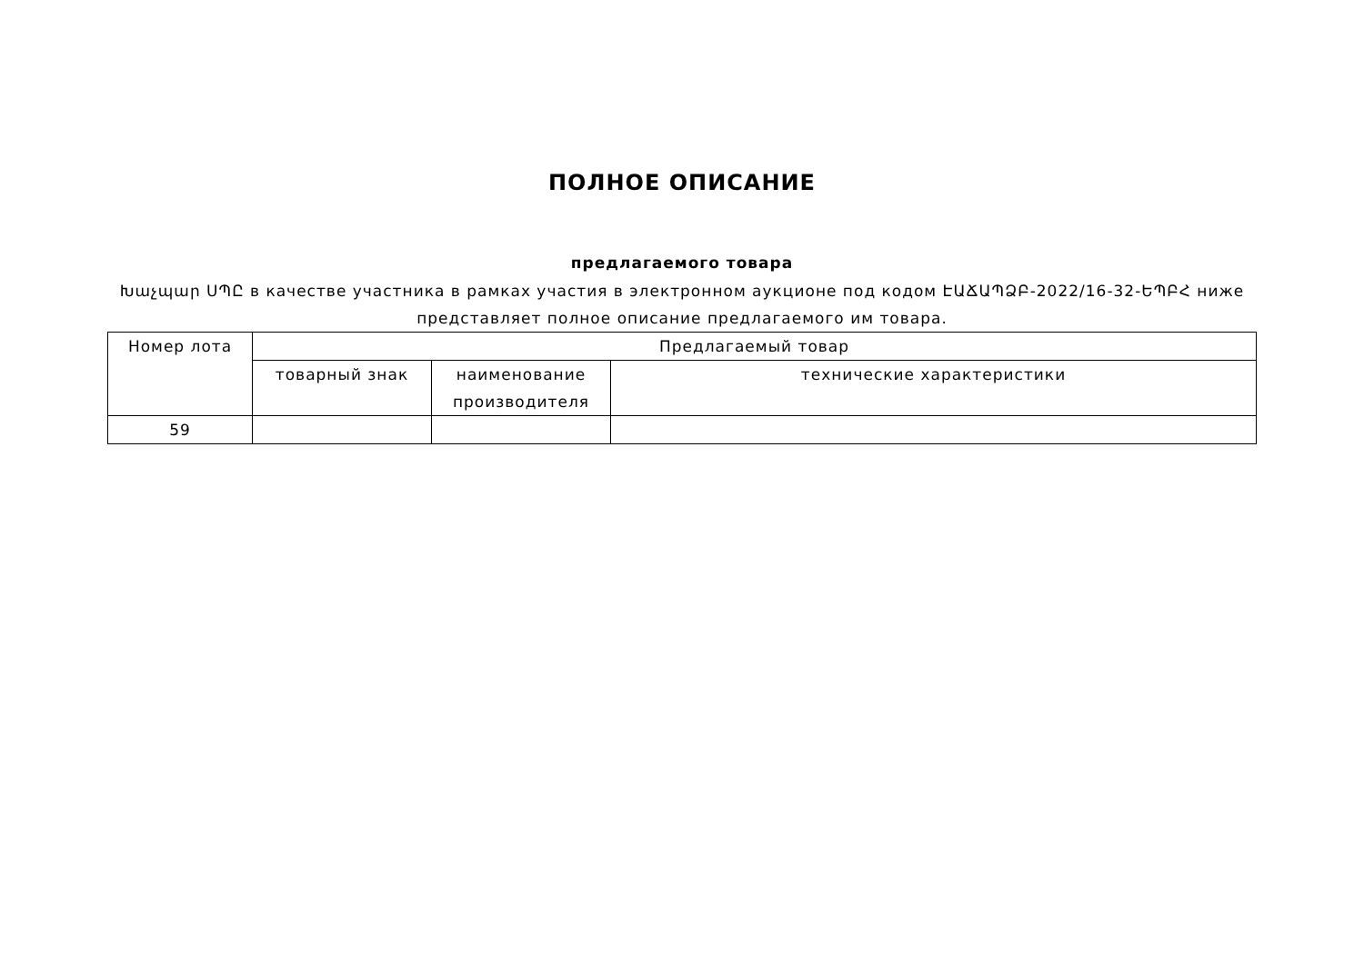ПОЛНОЕ ОПИСАНИЕ
предлагаемого товара
Խաչպար ՍՊԸ в качестве участника в рамках участия в электронном аукционе под кодом ԷԱՃԱՊՁԲ-2022/16-32-ԵՊԲՀ ниже представляет полное описание предлагаемого им товара.
| Номер лота | Предлагаемый товар | | |
| --- | --- | --- | --- |
| | товарный знак | наименование производителя | технические характеристики |
| 59 | | | |